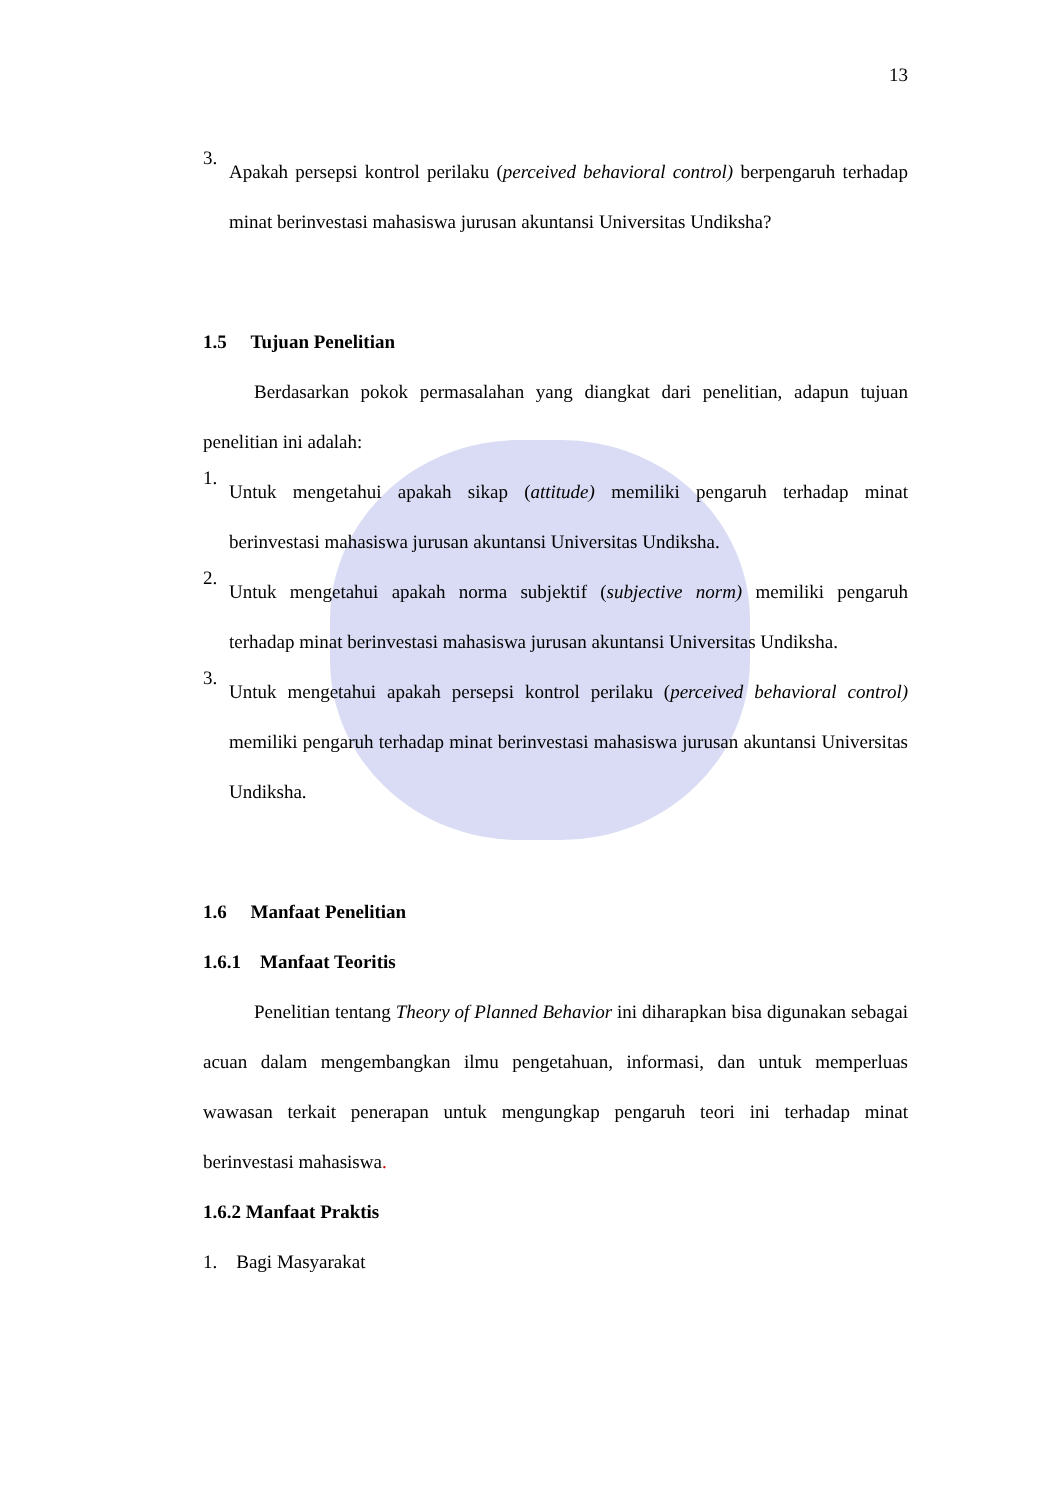13
3.
Apakah persepsi kontrol perilaku (perceived behavioral control) berpengaruh terhadap minat berinvestasi mahasiswa jurusan akuntansi Universitas Undiksha?
1.5 Tujuan Penelitian
Berdasarkan pokok permasalahan yang diangkat dari penelitian, adapun tujuan penelitian ini adalah:
1.
Untuk mengetahui apakah sikap (attitude) memiliki pengaruh terhadap minat berinvestasi mahasiswa jurusan akuntansi Universitas Undiksha.
2.
Untuk mengetahui apakah norma subjektif (subjective norm) memiliki pengaruh terhadap minat berinvestasi mahasiswa jurusan akuntansi Universitas Undiksha.
3.
Untuk mengetahui apakah persepsi kontrol perilaku (perceived behavioral control) memiliki pengaruh terhadap minat berinvestasi mahasiswa jurusan akuntansi Universitas Undiksha.
1.6 Manfaat Penelitian
1.6.1 Manfaat Teoritis
Penelitian tentang Theory of Planned Behavior ini diharapkan bisa digunakan sebagai acuan dalam mengembangkan ilmu pengetahuan, informasi, dan untuk memperluas wawasan terkait penerapan untuk mengungkap pengaruh teori ini terhadap minat berinvestasi mahasiswa.
1.6.2 Manfaat Praktis
1. Bagi Masyarakat